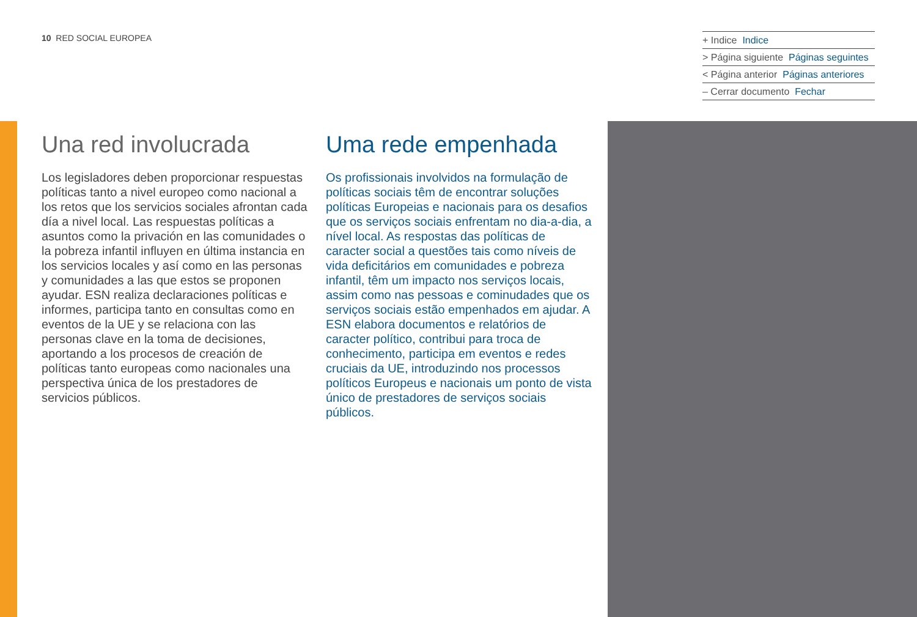10 RED SOCIAL EUROPEA
+ Indice Indice
> Página siguiente Páginas seguintes
< Página anterior Páginas anteriores
– Cerrar documento Fechar
Una red involucrada
Los legisladores deben proporcionar respuestas políticas tanto a nivel europeo como nacional a los retos que los servicios sociales afrontan cada día a nivel local. Las respuestas políticas a asuntos como la privación en las comunidades o la pobreza infantil influyen en última instancia en los servicios locales y así como en las personas y comunidades a las que estos se proponen ayudar. ESN realiza declaraciones políticas e informes, participa tanto en consultas como en eventos de la UE y se relaciona con las personas clave en la toma de decisiones, aportando a los procesos de creación de políticas tanto europeas como nacionales una perspectiva única de los prestadores de servicios públicos.
Uma rede empenhada
Os profissionais involvidos na formulação de políticas sociais têm de encontrar soluções políticas Europeias e nacionais para os desafios que os serviços sociais enfrentam no dia-a-dia, a nível local. As respostas das políticas de caracter social a questões tais como níveis de vida deficitários em comunidades e pobreza infantil, têm um impacto nos serviços locais, assim como nas pessoas e cominudades que os serviços sociais estão empenhados em ajudar. A ESN elabora documentos e relatórios de caracter político, contribui para troca de conhecimento, participa em eventos e redes cruciais da UE, introduzindo nos processos políticos Europeus e nacionais um ponto de vista único de prestadores de serviços sociais públicos.